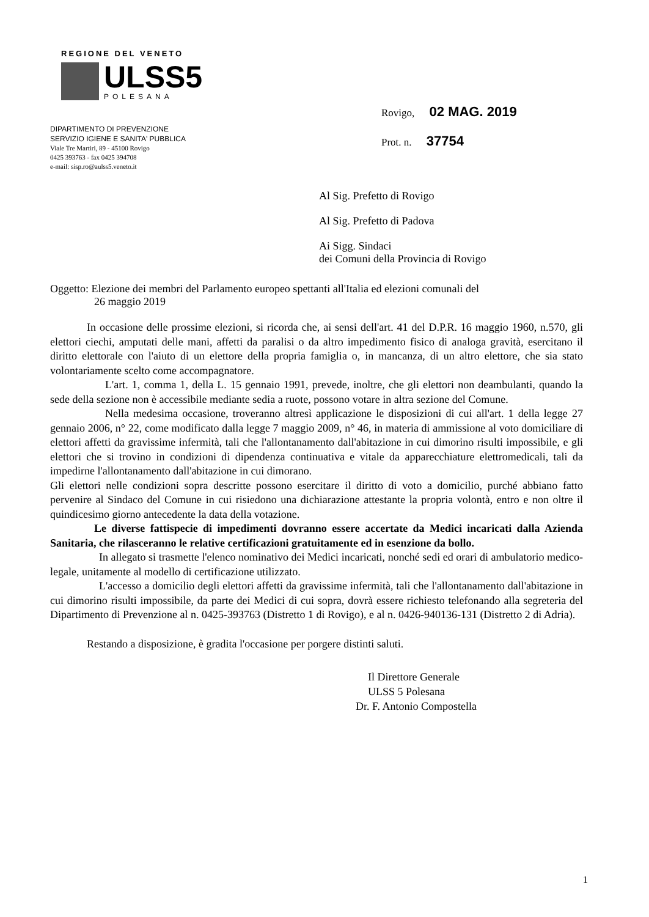REGIONE DEL VENETO
ULSS5
POLESANA
DIPARTIMENTO DI PREVENZIONE
SERVIZIO IGIENE E SANITA' PUBBLICA
Viale Tre Martiri, 89 - 45100 Rovigo
0425 393763 - fax 0425 394708
e-mail: sisp.ro@aulss5.veneto.it
Rovigo, 02 MAG. 2019
Prot. n. 37754
Al Sig. Prefetto di Rovigo
Al Sig. Prefetto di Padova
Ai Sigg. Sindaci
dei Comuni della Provincia di Rovigo
Oggetto: Elezione dei membri del Parlamento europeo spettanti all'Italia ed elezioni comunali del
26 maggio 2019
In occasione delle prossime elezioni, si ricorda che, ai sensi dell'art. 41 del D.P.R. 16 maggio 1960, n.570, gli elettori ciechi, amputati delle mani, affetti da paralisi o da altro impedimento fisico di analoga gravità, esercitano il diritto elettorale con l'aiuto di un elettore della propria famiglia o, in mancanza, di un altro elettore, che sia stato volontariamente scelto come accompagnatore.
L'art. 1, comma 1, della L. 15 gennaio 1991, prevede, inoltre, che gli elettori non deambulanti, quando la sede della sezione non è accessibile mediante sedia a ruote, possono votare in altra sezione del Comune.
Nella medesima occasione, troveranno altresì applicazione le disposizioni di cui all'art. 1 della legge 27 gennaio 2006, n° 22, come modificato dalla legge 7 maggio 2009, n° 46, in materia di ammissione al voto domiciliare di elettori affetti da gravissime infermità, tali che l'allontanamento dall'abitazione in cui dimorino risulti impossibile, e gli elettori che si trovino in condizioni di dipendenza continuativa e vitale da apparecchiature elettromedicali, tali da impedirne l'allontanamento dall'abitazione in cui dimorano.
Gli elettori nelle condizioni sopra descritte possono esercitare il diritto di voto a domicilio, purché abbiano fatto pervenire al Sindaco del Comune in cui risiedono una dichiarazione attestante la propria volontà, entro e non oltre il quindicesimo giorno antecedente la data della votazione.
Le diverse fattispecie di impedimenti dovranno essere accertate da Medici incaricati dalla Azienda Sanitaria, che rilasceranno le relative certificazioni gratuitamente ed in esenzione da bollo.
In allegato si trasmette l'elenco nominativo dei Medici incaricati, nonché sedi ed orari di ambulatorio medico-legale, unitamente al modello di certificazione utilizzato.
L'accesso a domicilio degli elettori affetti da gravissime infermità, tali che l'allontanamento dall'abitazione in cui dimorino risulti impossibile, da parte dei Medici di cui sopra, dovrà essere richiesto telefonando alla segreteria del Dipartimento di Prevenzione al n. 0425-393763 (Distretto 1 di Rovigo), e al n. 0426-940136-131 (Distretto 2 di Adria).
Restando a disposizione, è gradita l'occasione per porgere distinti saluti.
Il Direttore Generale
ULSS 5 Polesana
Dr. F. Antonio Compostella
1